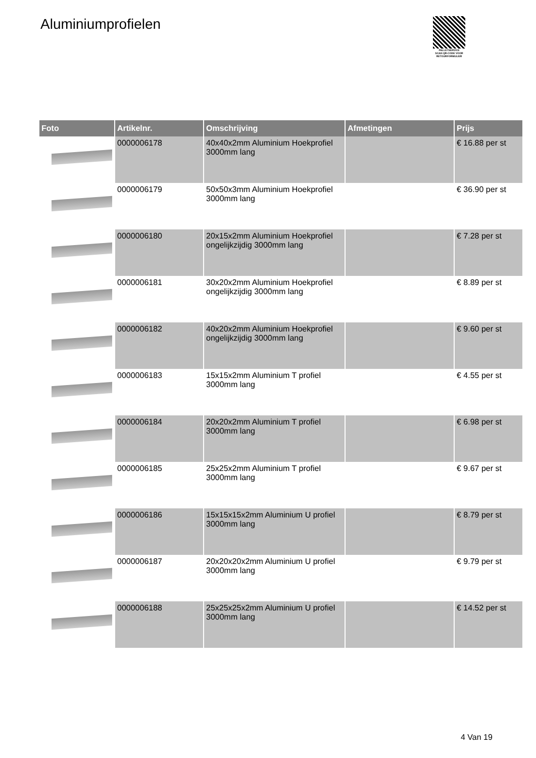Aluminiumprofielen
PALLETSERVICE
SCAN QR-CODE VOOR RETOURFORMULIER
| Foto | Artikelnr. | Omschrijving | Afmetingen | Prijs |
| --- | --- | --- | --- | --- |
| | 0000006178 | 40x40x2mm Aluminium Hoekprofiel 3000mm lang | | € 16.88 per st |
| | 0000006179 | 50x50x3mm Aluminium Hoekprofiel 3000mm lang | | € 36.90 per st |
| | 0000006180 | 20x15x2mm Aluminium Hoekprofiel ongelijkzijdig 3000mm lang | | € 7.28 per st |
| | 0000006181 | 30x20x2mm Aluminium Hoekprofiel ongelijkzijdig 3000mm lang | | € 8.89 per st |
| | 0000006182 | 40x20x2mm Aluminium Hoekprofiel ongelijkzijdig 3000mm lang | | € 9.60 per st |
| | 0000006183 | 15x15x2mm Aluminium T profiel 3000mm lang | | € 4.55 per st |
| | 0000006184 | 20x20x2mm Aluminium T profiel 3000mm lang | | € 6.98 per st |
| | 0000006185 | 25x25x2mm Aluminium T profiel 3000mm lang | | € 9.67 per st |
| | 0000006186 | 15x15x15x2mm Aluminium U profiel 3000mm lang | | € 8.79 per st |
| | 0000006187 | 20x20x20x2mm Aluminium U profiel 3000mm lang | | € 9.79 per st |
| | 0000006188 | 25x25x25x2mm Aluminium U profiel 3000mm lang | | € 14.52 per st |
4 Van 19